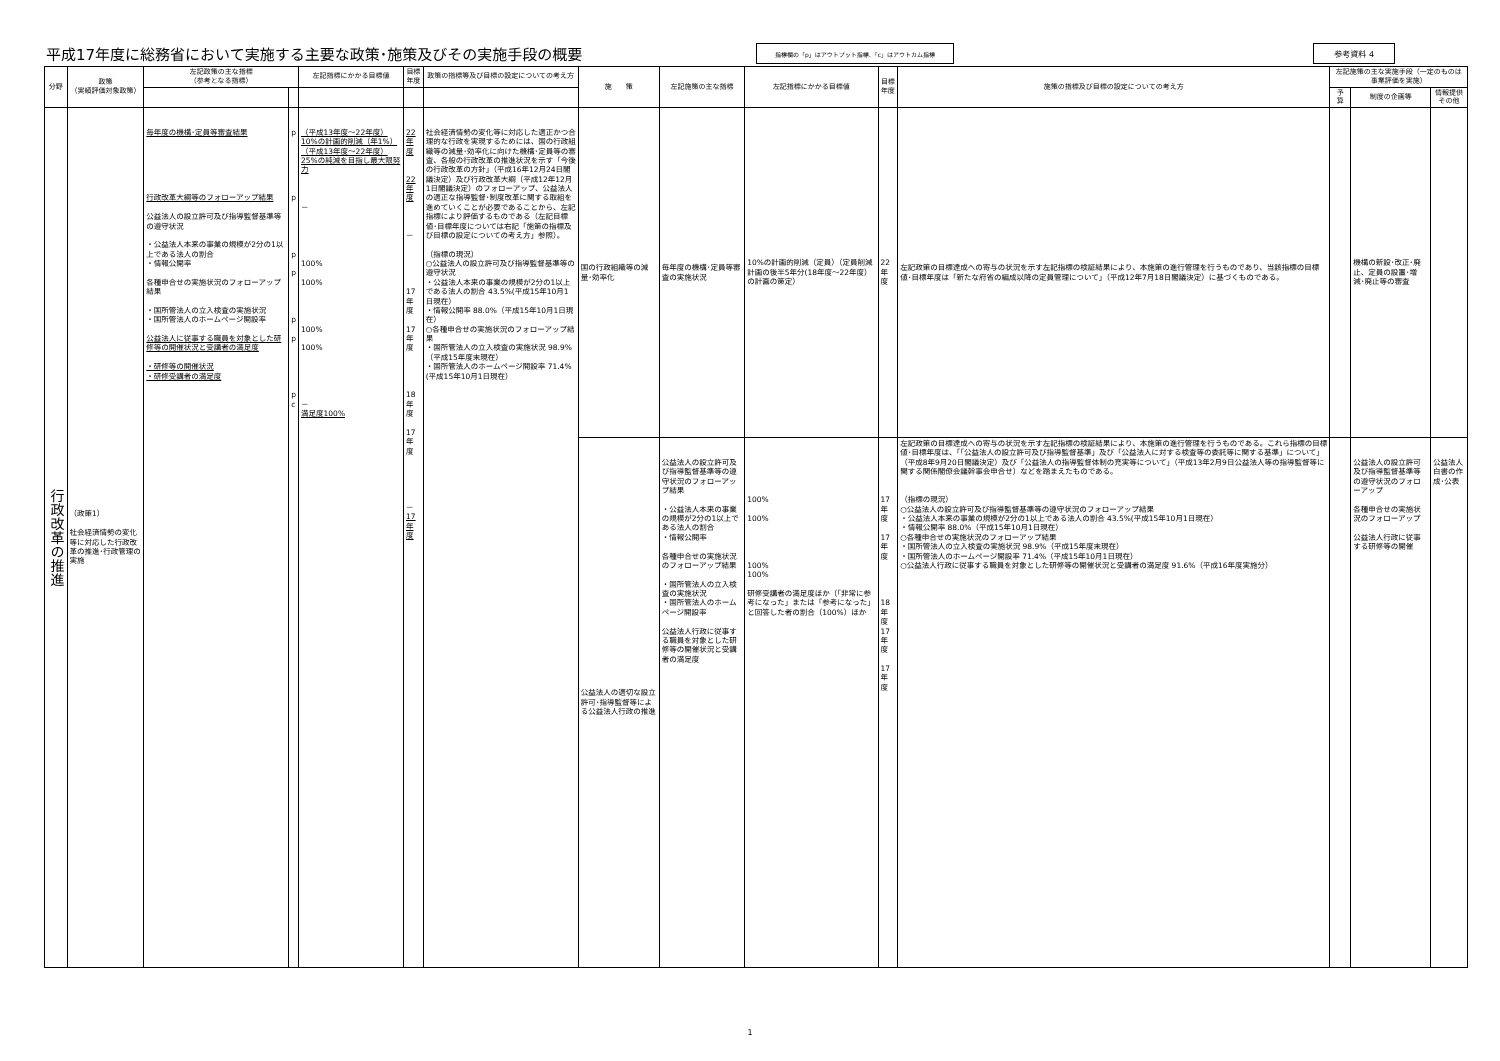平成17年度に総務省において実施する主要な政策･施策及びその実施手段の概要
指標欄の「p」はアウトプット指標、「c」はアウトカム指標
参考資料 4
| 分野 | 政策 （実績評価対象政策） | 左記政策の主な指標 （参考となる指標） | | 左記指標にかかる目標値 | 目標年度 | 政策の指標等及び目標の設定についての考え方 | 施 策 | 左記施策の主な指標 | 左記指標にかかる目標値 | 目標年度 | 施策の指標及び目標の設定についての考え方 | 左記施策の主な実施手段（一定のものは事業評価を実施） | | |
| --- | --- | --- | --- | --- | --- | --- | --- | --- | --- | --- | --- | --- | --- | --- |
| | | | | | | | | | | | | 予 算 | 制度の企画等 | 情報提供その他 |
| 行政改革の推進 | （政策1） 社会経済情勢の変化等に対応した行政改革の推進･行政管理の実施 | 毎年度の機構･定員等審査結果 行政改革大綱等のフォローアップ結果 公益法人の設立許可及び指導監督基準等の遵守状況 ・公益法人本来の事業の規模が2分の1以上である法人の割合 ・情報公開率 各種申合せの実施状況のフォローアップ結果 ・国所管法人の立入検査の実施状況 ・国所管法人のホームページ開設率 公益法人に従事する職員を対象とした研修等の開催状況と受講者の満足度 ・研修等の開催状況 ・研修受講者の満足度 | p p p p p p p c | （平成13年度～22年度）10%の計画的削減（年1%） （平成13年度～22年度）25%の純減を目指し最大限努力 － 100% 100% 100% 100% － 満足度100% | 22年度 22年度 － 17年度 17年度 18年度 17年度 － 17年度 | 社会経済情勢の変化等に対応した適正かつ合理的な行政を実現するためには、国の行政組織等の減量･効率化に向けた機構･定員等の審査、各般の行政改革の推進状況を示す「今後の行政改革の方針」（平成16年12月24日閣議決定）及び行政改革大綱（平成12年12月1日閣議決定）のフォローアップ、公益法人の適正な指導監督･制度改革に関する取組を進めていくことが必要であることから、左記指標により評価するものである（左記目標値･目標年度については右記「施策の指標及び目標の設定についての考え方」参照）。 （指標の現況） ○公益法人の設立許可及び指導監督基準等の遵守状況 ・公益法人本来の事業の規模が2分の1以上である法人の割合 43.5%(平成15年10月1日現在） ・情報公開率 88.0%（平成15年10月1日現在） ○各種申合せの実施状況のフォローアップ結果 ・国所管法人の立入検査の実施状況 98.9%（平成15年度末現在） ・国所管法人のホームページ開設率 71.4%(平成15年10月1日現在） | 国の行政組織等の減量･効率化 | 毎年度の機構･定員等審査の実施状況 | 10%の計画的削減（定員）（定員削減計画の後半5年分(18年度～22年度）の計画の策定） | 22年度 | 左記政策の目標達成への寄与の状況を示す左記指標の検証結果により、本施策の進行管理を行うものであり、当該指標の目標値･目標年度は「新たな府省の編成以降の定員管理について」（平成12年7月18日閣議決定）に基づくものである。 | | 機構の新設･改正･廃止、定員の設置･増減･廃止等の審査 | |
| | | | | | | | 公益法人の適切な設立許可･指導監督等による公益法人行政の推進 | 公益法人の設立許可及び指導監督基準等の遵守状況のフォローアップ結果 ・公益法人本来の事業の規模が2分の1以上である法人の割合 ・情報公開率 各種申合せの実施状況のフォローアップ結果 ・国所管法人の立入検査の実施状況 ・国所管法人のホームページ開設率 公益法人行政に従事する職員を対象とした研修等の開催状況と受講者の満足度 | 100% 100% 100% 100% 研修受講者の満足度ほか（「非常に参考になった」または「参考になった」と回答した者の割合（100%）ほか | 17年度 17年度 18年度 17年度 17年度 | 左記政策の目標達成への寄与の状況を示す左記指標の検証結果により、本施策の進行管理を行うものである。これら指標の目標値･目標年度は、「「公益法人の設立許可及び指導監督基準」及び「公益法人に対する検査等の委託等に関する基準」について」（平成8年9月20日閣議決定）及び「公益法人の指導監督体制の充実等について」（平成13年2月9日公益法人等の指導監督等に関する関係閣僚会議幹事会申合せ）などを踏まえたものである。 （指標の現況） ○公益法人の設立許可及び指導監督基準等の遵守状況のフォローアップ結果 ・公益法人本来の事業の規模が2分の1以上である法人の割合 43.5%(平成15年10月1日現在） ・情報公開率 88.0%（平成15年10月1日現在） ○各種申合せの実施状況のフォローアップ結果 ・国所管法人の立入検査の実施状況 98.9%（平成15年度末現在） ・国所管法人のホームページ開設率 71.4%（平成15年10月1日現在） ○公益法人行政に従事する職員を対象とした研修等の開催状況と受講者の満足度 91.6%（平成16年度実施分） | | 公益法人の設立許可及び指導監督基準等の遵守状況のフォローアップ 各種申合せの実施状況のフォローアップ 公益法人行政に従事する研修等の開催 | 公益法人白書の作成･公表 |
1